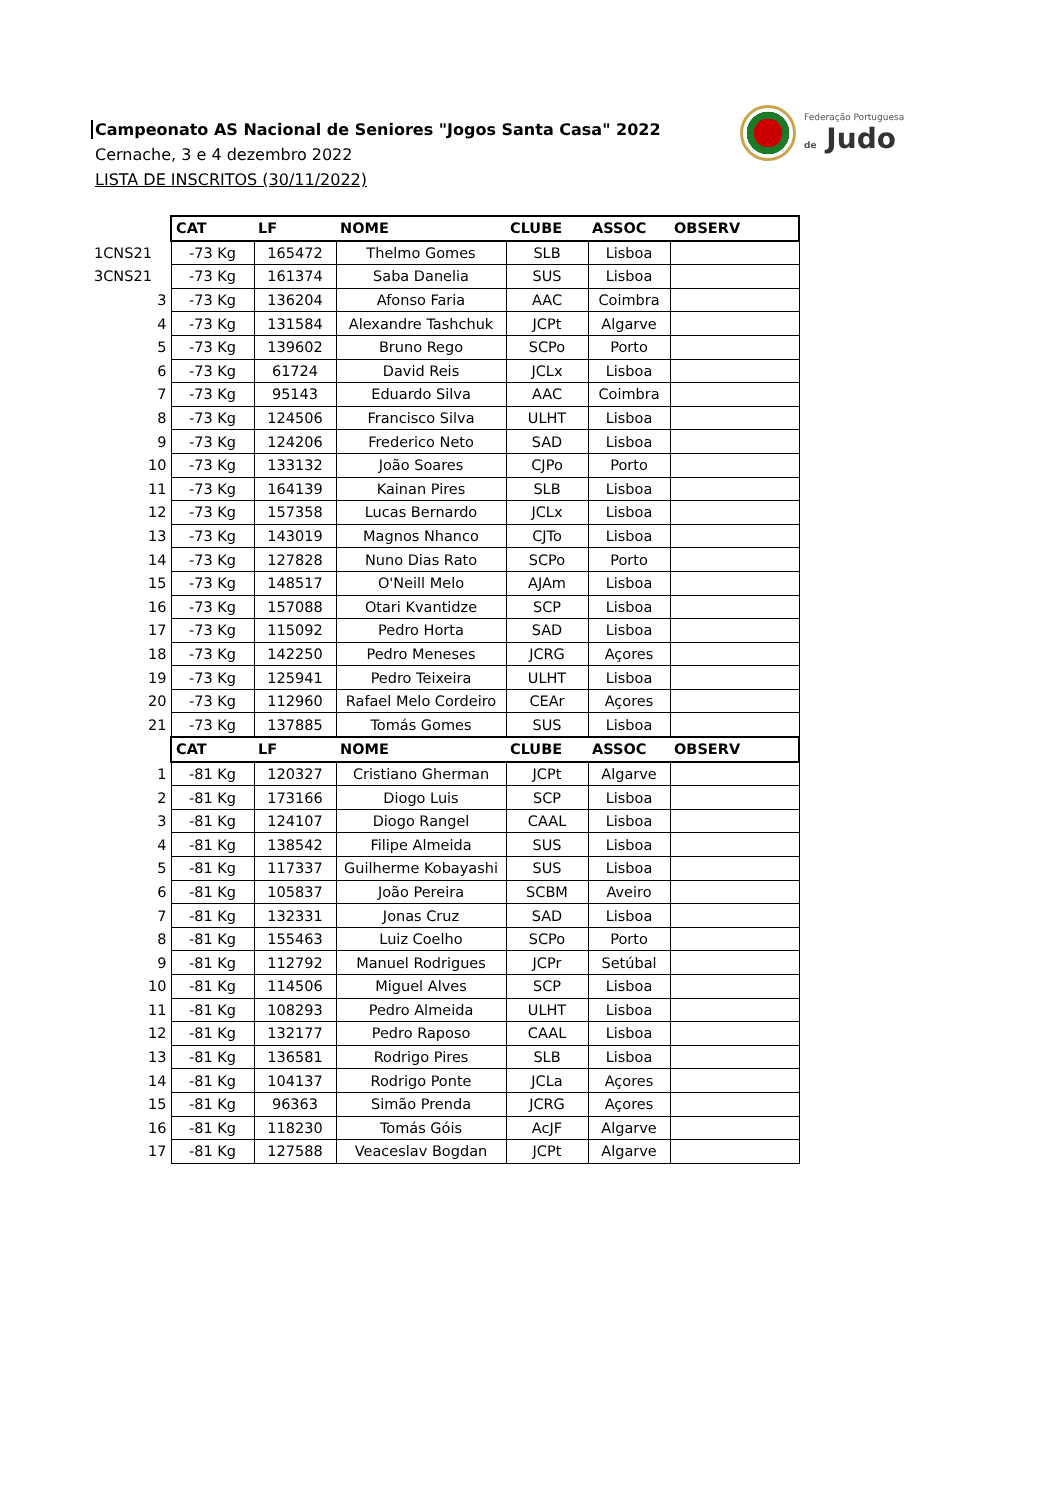Campeonato AS Nacional de Seniores "Jogos Santa Casa" 2022
Cernache, 3 e 4 dezembro 2022
LISTA DE INSCRITOS (30/11/2022)
Federação Portuguesa
de Judo
| | CAT | LF | NOME | CLUBE | ASSOC | OBSERV |
| 1CNS21 | -73 Kg | 165472 | Thelmo Gomes | SLB | Lisboa | |
| 3CNS21 | -73 Kg | 161374 | Saba Danelia | SUS | Lisboa | |
| 3 | -73 Kg | 136204 | Afonso Faria | AAC | Coimbra | |
| 4 | -73 Kg | 131584 | Alexandre Tashchuk | JCPt | Algarve | |
| 5 | -73 Kg | 139602 | Bruno Rego | SCPo | Porto | |
| 6 | -73 Kg | 61724 | David Reis | JCLx | Lisboa | |
| 7 | -73 Kg | 95143 | Eduardo Silva | AAC | Coimbra | |
| 8 | -73 Kg | 124506 | Francisco Silva | ULHT | Lisboa | |
| 9 | -73 Kg | 124206 | Frederico Neto | SAD | Lisboa | |
| 10 | -73 Kg | 133132 | João Soares | CJPo | Porto | |
| 11 | -73 Kg | 164139 | Kainan Pires | SLB | Lisboa | |
| 12 | -73 Kg | 157358 | Lucas Bernardo | JCLx | Lisboa | |
| 13 | -73 Kg | 143019 | Magnos Nhanco | CJTo | Lisboa | |
| 14 | -73 Kg | 127828 | Nuno Dias Rato | SCPo | Porto | |
| 15 | -73 Kg | 148517 | O'Neill Melo | AJAm | Lisboa | |
| 16 | -73 Kg | 157088 | Otari Kvantidze | SCP | Lisboa | |
| 17 | -73 Kg | 115092 | Pedro Horta | SAD | Lisboa | |
| 18 | -73 Kg | 142250 | Pedro Meneses | JCRG | Açores | |
| 19 | -73 Kg | 125941 | Pedro Teixeira | ULHT | Lisboa | |
| 20 | -73 Kg | 112960 | Rafael Melo Cordeiro | CEAr | Açores | |
| 21 | -73 Kg | 137885 | Tomás Gomes | SUS | Lisboa | |
| | CAT | LF | NOME | CLUBE | ASSOC | OBSERV |
| 1 | -81 Kg | 120327 | Cristiano Gherman | JCPt | Algarve | |
| 2 | -81 Kg | 173166 | Diogo Luis | SCP | Lisboa | |
| 3 | -81 Kg | 124107 | Diogo Rangel | CAAL | Lisboa | |
| 4 | -81 Kg | 138542 | Filipe Almeida | SUS | Lisboa | |
| 5 | -81 Kg | 117337 | Guilherme Kobayashi | SUS | Lisboa | |
| 6 | -81 Kg | 105837 | João Pereira | SCBM | Aveiro | |
| 7 | -81 Kg | 132331 | Jonas Cruz | SAD | Lisboa | |
| 8 | -81 Kg | 155463 | Luiz Coelho | SCPo | Porto | |
| 9 | -81 Kg | 112792 | Manuel Rodrigues | JCPr | Setúbal | |
| 10 | -81 Kg | 114506 | Miguel Alves | SCP | Lisboa | |
| 11 | -81 Kg | 108293 | Pedro Almeida | ULHT | Lisboa | |
| 12 | -81 Kg | 132177 | Pedro Raposo | CAAL | Lisboa | |
| 13 | -81 Kg | 136581 | Rodrigo Pires | SLB | Lisboa | |
| 14 | -81 Kg | 104137 | Rodrigo Ponte | JCLa | Açores | |
| 15 | -81 Kg | 96363 | Simão Prenda | JCRG | Açores | |
| 16 | -81 Kg | 118230 | Tomás Góis | AcJF | Algarve | |
| 17 | -81 Kg | 127588 | Veaceslav Bogdan | JCPt | Algarve | |